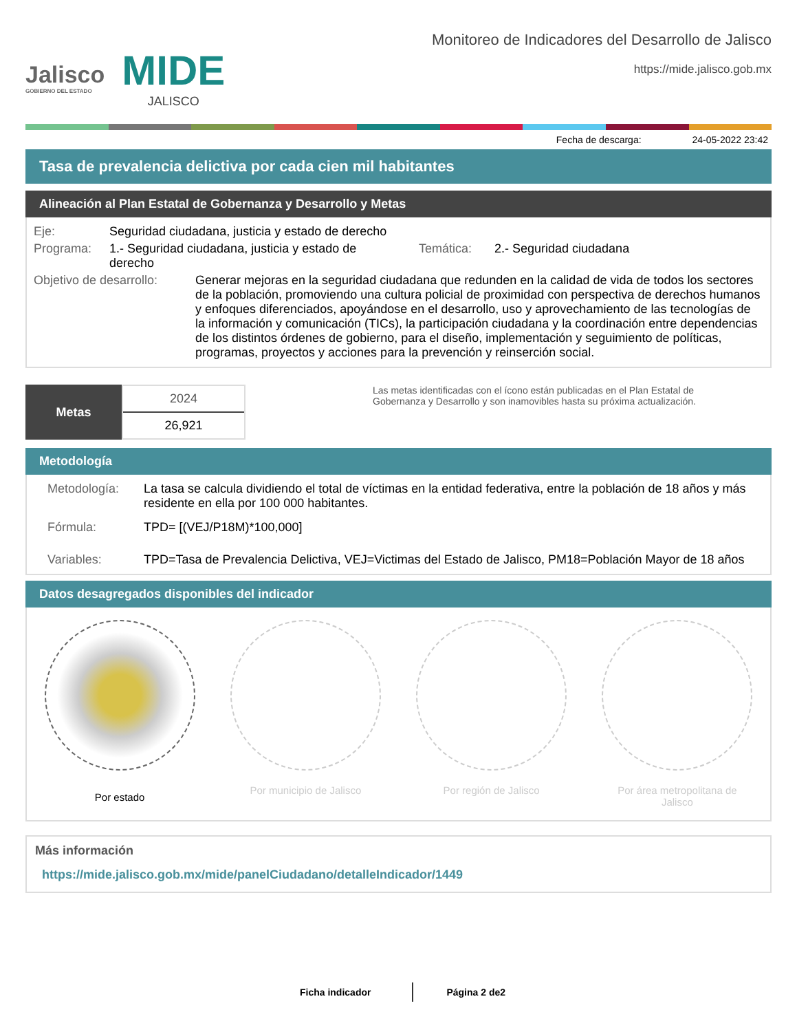Jalisco
GOBIERNO DEL ESTADO
MIDE
JALISCO
Monitoreo de Indicadores del Desarrollo de Jalisco
https://mide.jalisco.gob.mx
Fecha de descarga: 24-05-2022 23:42
Tasa de prevalencia delictiva por cada cien mil habitantes
Alineación al Plan Estatal de Gobernanza y Desarrollo y Metas
Eje: Seguridad ciudadana, justicia y estado de derecho
Programa: 1.- Seguridad ciudadana, justicia y estado de derecho
Temática: 2.- Seguridad ciudadana
Objetivo de desarrollo:
Generar mejoras en la seguridad ciudadana que redunden en la calidad de vida de todos los sectores de la población, promoviendo una cultura policial de proximidad con perspectiva de derechos humanos y enfoques diferenciados, apoyándose en el desarrollo, uso y aprovechamiento de las tecnologías de la información y comunicación (TICs), la participación ciudadana y la coordinación entre dependencias de los distintos órdenes de gobierno, para el diseño, implementación y seguimiento de políticas, programas, proyectos y acciones para la prevención y reinserción social.
Metas
2024
26,921
Las metas identificadas con el ícono están publicadas en el Plan Estatal de Gobernanza y Desarrollo y son inamovibles hasta su próxima actualización.
Metodología
Metodología: La tasa se calcula dividiendo el total de víctimas en la entidad federativa, entre la población de 18 años y más residente en ella por 100 000 habitantes.
Fórmula: TPD= [(VEJ/P18M)*100,000]
Variables: TPD=Tasa de Prevalencia Delictiva, VEJ=Victimas del Estado de Jalisco, PM18=Población Mayor de 18 años
Datos desagregados disponibles del indicador
Por estado Por municipio de Jalisco Por región de Jalisco Por área metropolitana de
Jalisco
Más información
https://mide.jalisco.gob.mx/mide/panelCiudadano/detalleIndicador/1449
Ficha indicador Página 2 de2